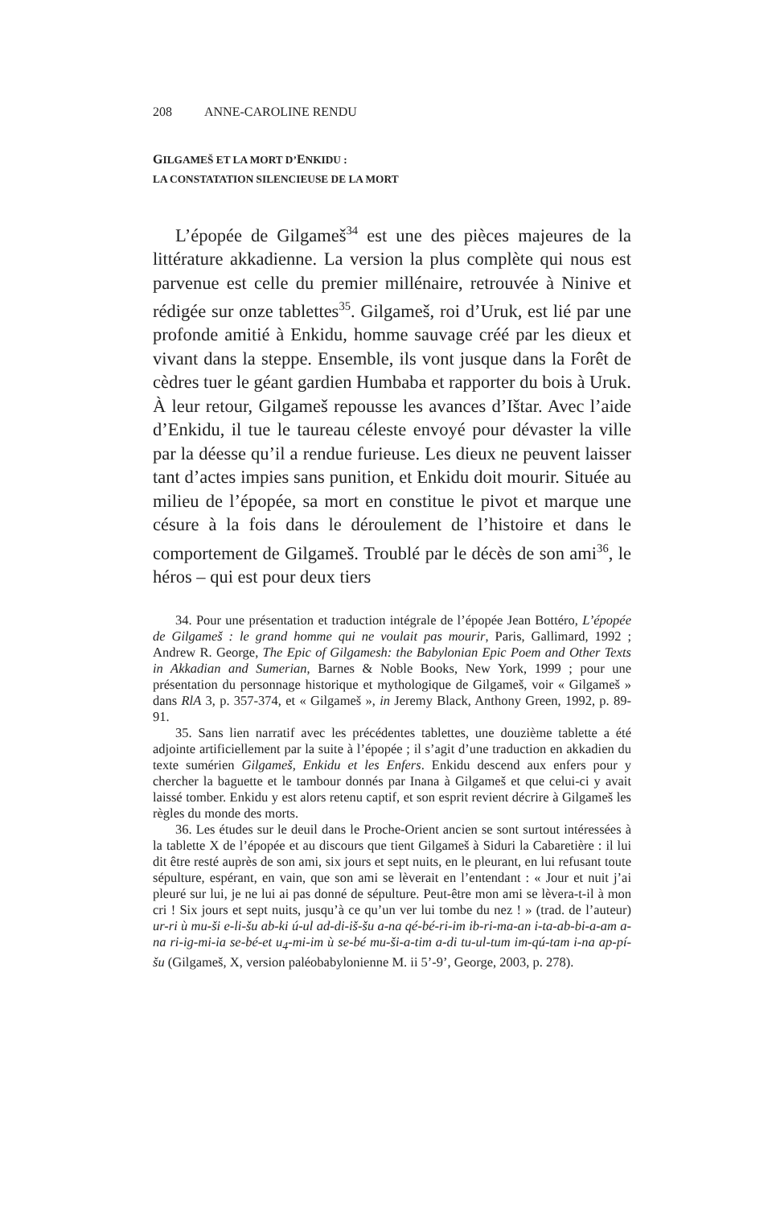208 ANNE-CAROLINE RENDU
GILGAMEŠ ET LA MORT D’ENKIDU :
LA CONSTATATION SILENCIEUSE DE LA MORT
L’épopée de Gilgameš<sup>34</sup> est une des pièces majeures de la littérature akkadienne. La version la plus complète qui nous est parvenue est celle du premier millénaire, retrouvée à Ninive et rédigée sur onze tablettes<sup>35</sup>. Gilgameš, roi d’Uruk, est lié par une profonde amitié à Enkidu, homme sauvage créé par les dieux et vivant dans la steppe. Ensemble, ils vont jusque dans la Forêt de cèdres tuer le géant gardien Humbaba et rapporter du bois à Uruk. À leur retour, Gilgameš repousse les avances d’Ištar. Avec l’aide d’Enkidu, il tue le taureau céleste envoyé pour dévaster la ville par la déesse qu’il a rendue furieuse. Les dieux ne peuvent laisser tant d’actes impies sans punition, et Enkidu doit mourir. Située au milieu de l’épopée, sa mort en constitue le pivot et marque une césure à la fois dans le déroulement de l’histoire et dans le comportement de Gilgameš. Troublé par le décès de son ami<sup>36</sup>, le héros – qui est pour deux tiers
34. Pour une présentation et traduction intégrale de l’épopée Jean Bottéro, L’épopée de Gilgameš : le grand homme qui ne voulait pas mourir, Paris, Gallimard, 1992 ; Andrew R. George, The Epic of Gilgamesh: the Babylonian Epic Poem and Other Texts in Akkadian and Sumerian, Barnes & Noble Books, New York, 1999 ; pour une présentation du personnage historique et mythologique de Gilgameš, voir « Gilgameš » dans RlA 3, p. 357-374, et « Gilgameš », in Jeremy Black, Anthony Green, 1992, p. 89-91.
35. Sans lien narratif avec les précédentes tablettes, une douzième tablette a été adjointe artificiellement par la suite à l’épopée ; il s’agit d’une traduction en akkadien du texte sumérien Gilgameš, Enkidu et les Enfers. Enkidu descend aux enfers pour y chercher la baguette et le tambour donnés par Inana à Gilgameš et que celui-ci y avait laissé tomber. Enkidu y est alors retenu captif, et son esprit revient décrire à Gilgameš les règles du monde des morts.
36. Les études sur le deuil dans le Proche-Orient ancien se sont surtout intéressées à la tablette X de l’épopée et au discours que tient Gilgameš à Siduri la Cabaretière : il lui dit être resté auprès de son ami, six jours et sept nuits, en le pleurant, en lui refusant toute sépulture, espérant, en vain, que son ami se lèverait en l’entendant : « Jour et nuit j’ai pleuré sur lui, je ne lui ai pas donné de sépulture. Peut-être mon ami se lèvera-t-il à mon cri ! Six jours et sept nuits, jusqu’à ce qu’un ver lui tombe du nez ! » (trad. de l’auteur) ur-ri ù mu-ši e-li-šu ab-ki ú-ul ad-di-iš-šu a-na qé-bé-ri-im ib-ri-ma-an i-ta-ab-bi-a-am a-na ri-ig-mi-ia se-bé-et u<sub>4</sub>-mi-im ù se-bé mu-ši-a-tim a-di tu-ul-tum im-qú-tam i-na ap-pí-šu (Gilgameš, X, version paléobabylonienne M. ii 5’-9’, George, 2003, p. 278).